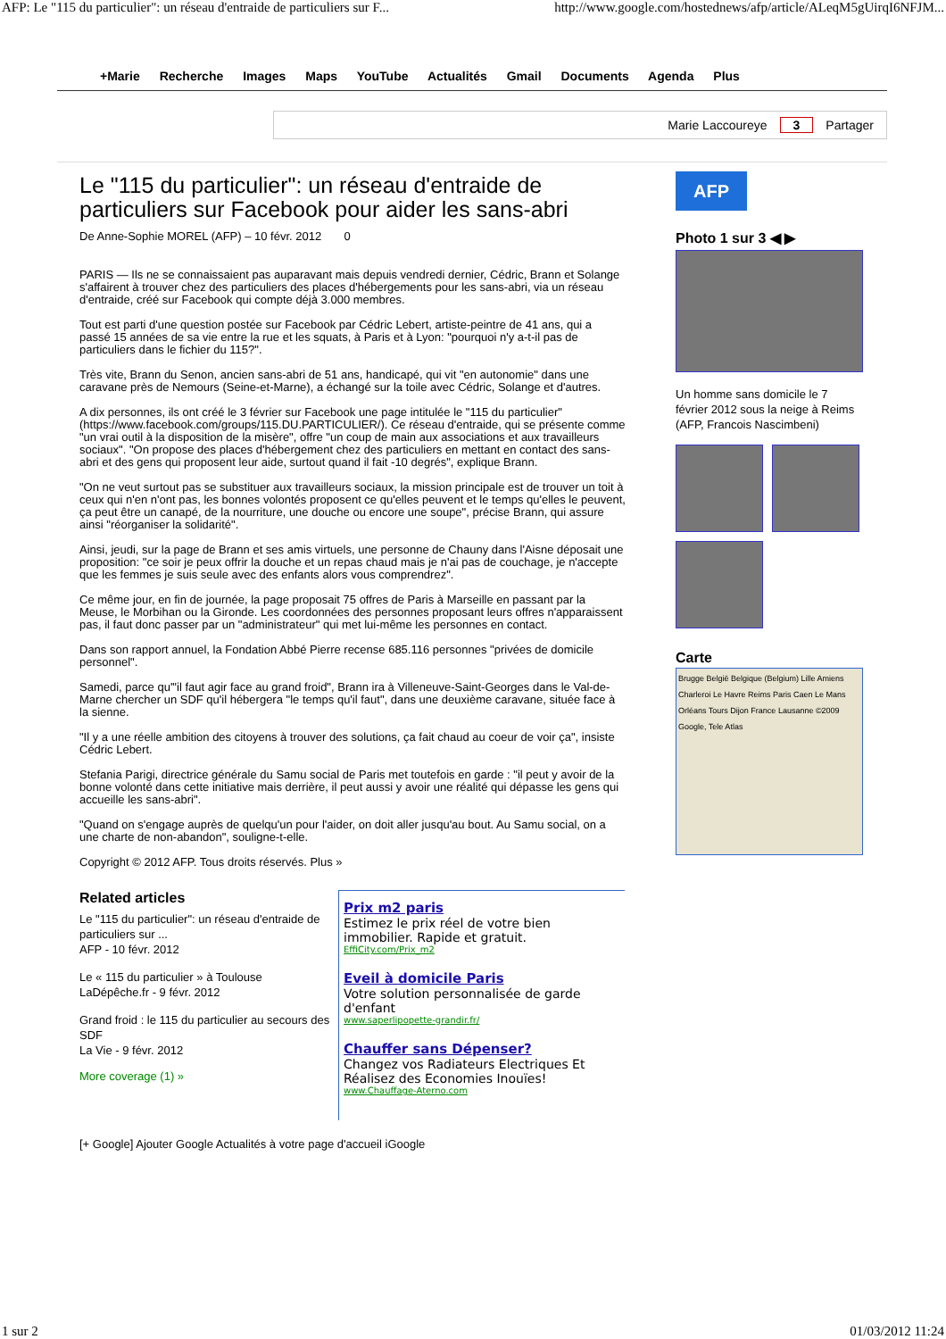AFP: Le "115 du particulier": un réseau d'entraide de particuliers sur F... http://www.google.com/hostednews/afp/article/ALeqM5gUirqI6NFJM...
+Marie Recherche Images Maps YouTube Actualités Gmail Documents Agenda Plus
Marie Laccoureye 3 Partager
Le "115 du particulier": un réseau d'entraide de particuliers sur Facebook pour aider les sans-abri
De Anne-Sophie MOREL (AFP) – 10 févr. 2012 0
PARIS — Ils ne se connaissaient pas auparavant mais depuis vendredi dernier, Cédric, Brann et Solange s'affairent à trouver chez des particuliers des places d'hébergements pour les sans-abri, via un réseau d'entraide, créé sur Facebook qui compte déjà 3.000 membres.
Tout est parti d'une question postée sur Facebook par Cédric Lebert, artiste-peintre de 41 ans, qui a passé 15 années de sa vie entre la rue et les squats, à Paris et à Lyon: "pourquoi n'y a-t-il pas de particuliers dans le fichier du 115?".
Très vite, Brann du Senon, ancien sans-abri de 51 ans, handicapé, qui vit "en autonomie" dans une caravane près de Nemours (Seine-et-Marne), a échangé sur la toile avec Cédric, Solange et d'autres.
A dix personnes, ils ont créé le 3 février sur Facebook une page intitulée le "115 du particulier" (https://www.facebook.com/groups/115.DU.PARTICULIER/). Ce réseau d'entraide, qui se présente comme "un vrai outil à la disposition de la misère", offre "un coup de main aux associations et aux travailleurs sociaux". "On propose des places d'hébergement chez des particuliers en mettant en contact des sans-abri et des gens qui proposent leur aide, surtout quand il fait -10 degrés", explique Brann.
"On ne veut surtout pas se substituer aux travailleurs sociaux, la mission principale est de trouver un toit à ceux qui n'en n'ont pas, les bonnes volontés proposent ce qu'elles peuvent et le temps qu'elles le peuvent, ça peut être un canapé, de la nourriture, une douche ou encore une soupe", précise Brann, qui assure ainsi "réorganiser la solidarité".
Ainsi, jeudi, sur la page de Brann et ses amis virtuels, une personne de Chauny dans l'Aisne déposait une proposition: "ce soir je peux offrir la douche et un repas chaud mais je n'ai pas de couchage, je n'accepte que les femmes je suis seule avec des enfants alors vous comprendrez".
Ce même jour, en fin de journée, la page proposait 75 offres de Paris à Marseille en passant par la Meuse, le Morbihan ou la Gironde. Les coordonnées des personnes proposant leurs offres n'apparaissent pas, il faut donc passer par un "administrateur" qui met lui-même les personnes en contact.
Dans son rapport annuel, la Fondation Abbé Pierre recense 685.116 personnes "privées de domicile personnel".
Samedi, parce qu'"il faut agir face au grand froid", Brann ira à Villeneuve-Saint-Georges dans le Val-de-Marne chercher un SDF qu'il hébergera "le temps qu'il faut", dans une deuxième caravane, située face à la sienne.
"Il y a une réelle ambition des citoyens à trouver des solutions, ça fait chaud au coeur de voir ça", insiste Cédric Lebert.
Stefania Parigi, directrice générale du Samu social de Paris met toutefois en garde : "il peut y avoir de la bonne volonté dans cette initiative mais derrière, il peut aussi y avoir une réalité qui dépasse les gens qui accueille les sans-abri".
"Quand on s'engage auprès de quelqu'un pour l'aider, on doit aller jusqu'au bout. Au Samu social, on a une charte de non-abandon", souligne-t-elle.
Copyright © 2012 AFP. Tous droits réservés. Plus »
Related articles
Le "115 du particulier": un réseau d'entraide de particuliers sur ...
AFP - 10 févr. 2012
Le « 115 du particulier » à Toulouse
LaDépêche.fr - 9 févr. 2012
Grand froid : le 115 du particulier au secours des SDF
La Vie - 9 févr. 2012
More coverage (1) »
Prix m2 paris
Estimez le prix réel de votre bien immobilier. Rapide et gratuit.
EffiCity.com/Prix_m2
Eveil à domicile Paris
Votre solution personnalisée de garde d'enfant
www.saperlipopette-grandir.fr/
Chauffer sans Dépenser?
Changez vos Radiateurs Electriques Et Réalisez des Economies Inouïes!
www.Chauffage-Aterno.com
[+ Google] Ajouter Google Actualités à votre page d'accueil iGoogle
AFP
Photo 1 sur 3 ◀ ▶
Un homme sans domicile le 7 février 2012 sous la neige à Reims (AFP, Francois Nascimbeni)
Carte
Brugge België Belgique (Belgium) Lille Amiens Charleroi Le Havre Reims Paris Caen Le Mans Orléans Tours Dijon France Lausanne ©2009 Google, Tele Atlas
1 sur 2 01/03/2012 11:24